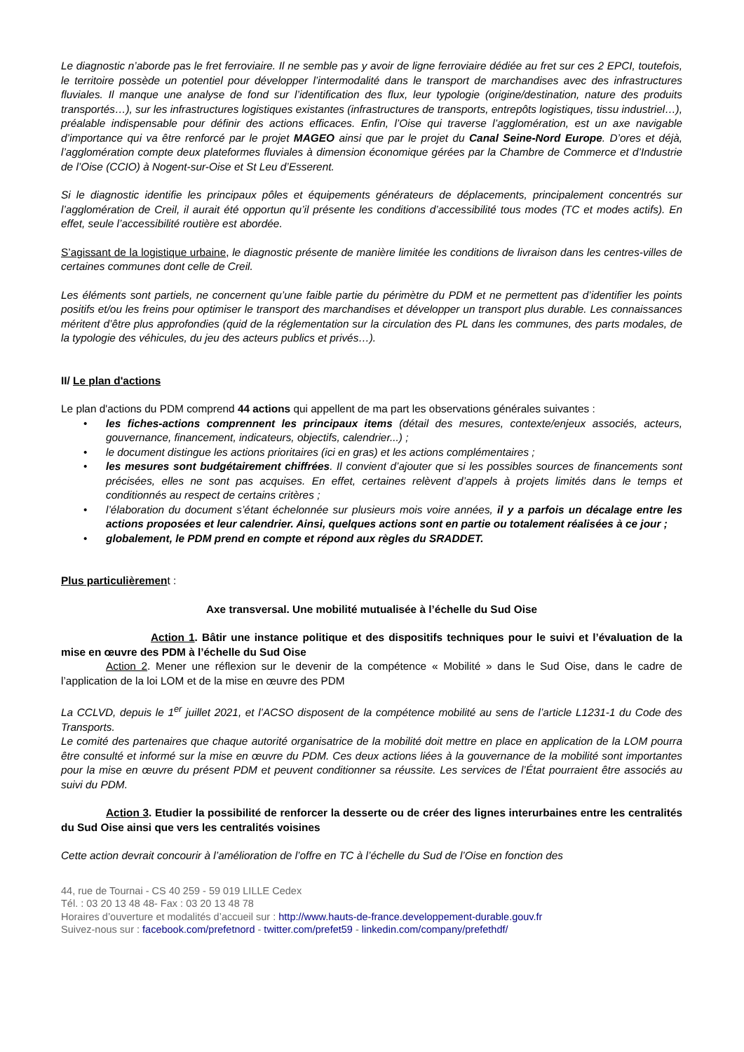Le diagnostic n’aborde pas le fret ferroviaire. Il ne semble pas y avoir de ligne ferroviaire dédiée au fret sur ces 2 EPCI, toutefois, le territoire possède un potentiel pour développer l’intermodalité dans le transport de marchandises avec des infrastructures fluviales. Il manque une analyse de fond sur l’identification des flux, leur typologie (origine/destination, nature des produits transportés…), sur les infrastructures logistiques existantes (infrastructures de transports, entrepôts logistiques, tissu industriel…), préalable indispensable pour définir des actions efficaces. Enfin, l’Oise qui traverse l’agglomération, est un axe navigable d’importance qui va être renforcé par le projet MAGEO ainsi que par le projet du Canal Seine-Nord Europe. D’ores et déjà, l’agglomération compte deux plateformes fluviales à dimension économique gérées par la Chambre de Commerce et d’Industrie de l’Oise (CCIO) à Nogent-sur-Oise et St Leu d’Esserent.
Si le diagnostic identifie les principaux pôles et équipements générateurs de déplacements, principalement concentrés sur l’agglomération de Creil, il aurait été opportun qu’il présente les conditions d’accessibilité tous modes (TC et modes actifs). En effet, seule l’accessibilité routière est abordée.
S’agissant de la logistique urbaine, le diagnostic présente de manière limitée les conditions de livraison dans les centres-villes de certaines communes dont celle de Creil.
Les éléments sont partiels, ne concernent qu’une faible partie du périmètre du PDM et ne permettent pas d’identifier les points positifs et/ou les freins pour optimiser le transport des marchandises et développer un transport plus durable. Les connaissances méritent d’être plus approfondies (quid de la réglementation sur la circulation des PL dans les communes, des parts modales, de la typologie des véhicules, du jeu des acteurs publics et privés…).
II/ Le plan d'actions
Le plan d'actions du PDM comprend 44 actions qui appellent de ma part les observations générales suivantes :
• les fiches-actions comprennent les principaux items (détail des mesures, contexte/enjeux associés, acteurs, gouvernance, financement, indicateurs, objectifs, calendrier...) ;
• le document distingue les actions prioritaires (ici en gras) et les actions complémentaires ;
• les mesures sont budgétairement chiffrées. Il convient d’ajouter que si les possibles sources de financements sont précisées, elles ne sont pas acquises. En effet, certaines relèvent d’appels à projets limités dans le temps et conditionnés au respect de certains critères ;
• l’élaboration du document s’étant échelonnée sur plusieurs mois voire années, il y a parfois un décalage entre les actions proposées et leur calendrier. Ainsi, quelques actions sont en partie ou totalement réalisées à ce jour ;
• globalement, le PDM prend en compte et répond aux règles du SRADDET.
Plus particulièrement :
Axe transversal. Une mobilité mutualisée à l’échelle du Sud Oise
Action 1. Bâtir une instance politique et des dispositifs techniques pour le suivi et l’évaluation de la mise en œuvre des PDM à l’échelle du Sud Oise
Action 2. Mener une réflexion sur le devenir de la compétence « Mobilité » dans le Sud Oise, dans le cadre de l’application de la loi LOM et de la mise en œuvre des PDM
La CCLVD, depuis le 1<sup>er</sup> juillet 2021, et l’ACSO disposent de la compétence mobilité au sens de l’article L1231-1 du Code des Transports.
Le comité des partenaires que chaque autorité organisatrice de la mobilité doit mettre en place en application de la LOM pourra être consulté et informé sur la mise en œuvre du PDM. Ces deux actions liées à la gouvernance de la mobilité sont importantes pour la mise en œuvre du présent PDM et peuvent conditionner sa réussite. Les services de l’État pourraient être associés au suivi du PDM.
Action 3. Etudier la possibilité de renforcer la desserte ou de créer des lignes interurbaines entre les centralités du Sud Oise ainsi que vers les centralités voisines
Cette action devrait concourir à l’amélioration de l’offre en TC à l’échelle du Sud de l’Oise en fonction des
44, rue de Tournai - CS 40 259 - 59 019 LILLE Cedex
Tél. : 03 20 13 48 48- Fax : 03 20 13 48 78
Horaires d’ouverture et modalités d’accueil sur : http://www.hauts-de-france.developpement-durable.gouv.fr
Suivez-nous sur : facebook.com/prefetnord - twitter.com/prefet59 - linkedin.com/company/prefethdf/